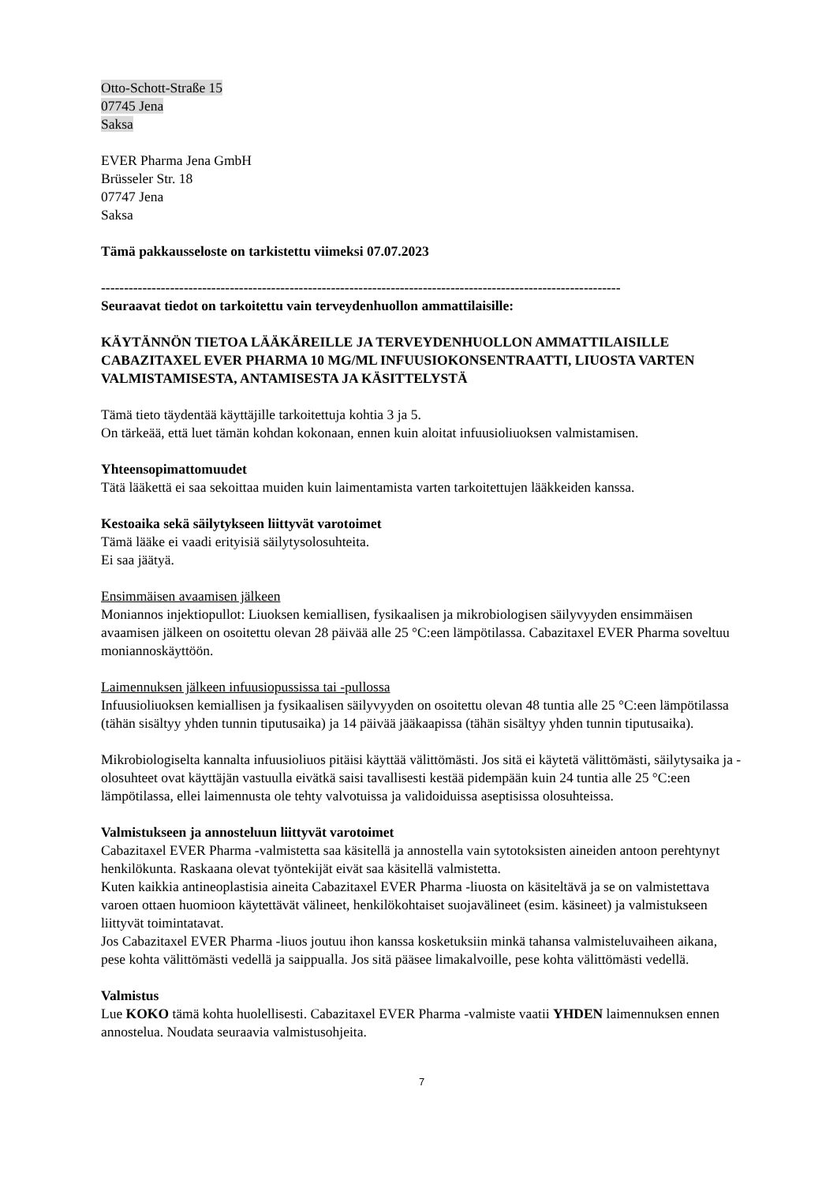Otto-Schott-Straße 15
07745 Jena
Saksa
EVER Pharma Jena GmbH
Brüsseler Str. 18
07747 Jena
Saksa
Tämä pakkausseloste on tarkistettu viimeksi 07.07.2023
-----------------------------------------------------------------------------------------------------------------
Seuraavat tiedot on tarkoitettu vain terveydenhuollon ammattilaisille:
KÄYTÄNNÖN TIETOA LÄÄKÄREILLE JA TERVEYDENHUOLLON AMMATTILAISILLE CABAZITAXEL EVER PHARMA 10 MG/ML INFUUSIOKONSENTRAATTI, LIUOSTA VARTEN VALMISTAMISESTA, ANTAMISESTA JA KÄSITTELYSTÄ
Tämä tieto täydentää käyttäjille tarkoitettuja kohtia 3 ja 5.
On tärkeää, että luet tämän kohdan kokonaan, ennen kuin aloitat infuusioliuoksen valmistamisen.
Yhteensopimattomuudet
Tätä lääkettä ei saa sekoittaa muiden kuin laimentamista varten tarkoitettujen lääkkeiden kanssa.
Kestoaika sekä säilytykseen liittyvät varotoimet
Tämä lääke ei vaadi erityisiä säilytysolosuhteita.
Ei saa jäätyä.
Ensimmäisen avaamisen jälkeen
Moniannos injektiopullot: Liuoksen kemiallisen, fysikaalisen ja mikrobiologisen säilyvyyden ensimmäisen avaamisen jälkeen on osoitettu olevan 28 päivää alle 25 °C:een lämpötilassa. Cabazitaxel EVER Pharma soveltuu moniannoskäyttöön.
Laimennuksen jälkeen infuusiopussissa tai -pullossa
Infuusioliuoksen kemiallisen ja fysikaalisen säilyvyyden on osoitettu olevan 48 tuntia alle 25 °C:een lämpötilassa (tähän sisältyy yhden tunnin tiputusaika) ja 14 päivää jääkaapissa (tähän sisältyy yhden tunnin tiputusaika).
Mikrobiologiselta kannalta infuusioliuos pitäisi käyttää välittömästi. Jos sitä ei käytetä välittömästi, säilytysaika ja -olosuhteet ovat käyttäjän vastuulla eivätkä saisi tavallisesti kestää pidempään kuin 24 tuntia alle 25 °C:een lämpötilassa, ellei laimennusta ole tehty valvotuissa ja validoiduissa aseptisissa olosuhteissa.
Valmistukseen ja annosteluun liittyvät varotoimet
Cabazitaxel EVER Pharma -valmistetta saa käsitellä ja annostella vain sytotoksisten aineiden antoon perehtynyt henkilökunta. Raskaana olevat työntekijät eivät saa käsitellä valmistetta.
Kuten kaikkia antineoplastisia aineita Cabazitaxel EVER Pharma -liuosta on käsiteltävä ja se on valmistettava varoen ottaen huomioon käytettävät välineet, henkilökohtaiset suojavälineet (esim. käsineet) ja valmistukseen liittyvät toimintatavat.
Jos Cabazitaxel EVER Pharma -liuos joutuu ihon kanssa kosketuksiin minkä tahansa valmisteluvaiheen aikana, pese kohta välittömästi vedellä ja saippualla. Jos sitä pääsee limakalvoille, pese kohta välittömästi vedellä.
Valmistus
Lue KOKO tämä kohta huolellisesti. Cabazitaxel EVER Pharma -valmiste vaatii YHDEN laimennuksen ennen annostelua. Noudata seuraavia valmistusohjeita.
7